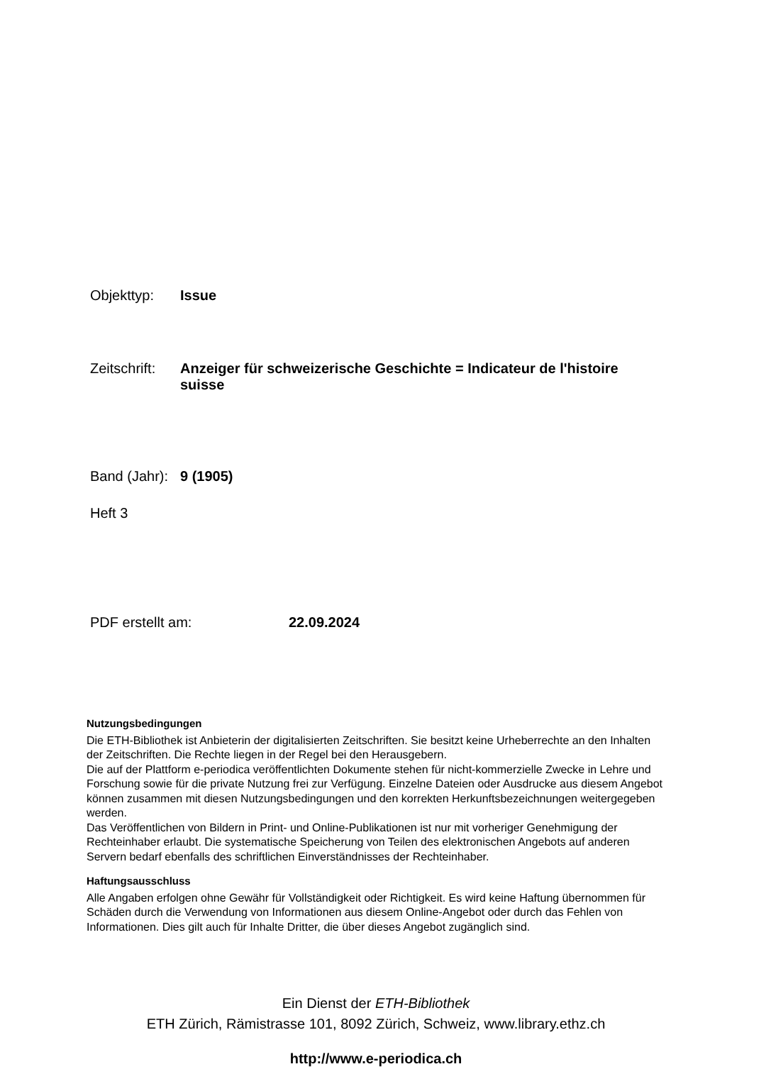Objekttyp: Issue
Zeitschrift:
Anzeiger für schweizerische Geschichte = Indicateur de l'histoire suisse
Band (Jahr):
9 (1905)
Heft 3
PDF erstellt am: 22.09.2024
Nutzungsbedingungen
Die ETH-Bibliothek ist Anbieterin der digitalisierten Zeitschriften. Sie besitzt keine Urheberrechte an den Inhalten der Zeitschriften. Die Rechte liegen in der Regel bei den Herausgebern.
Die auf der Plattform e-periodica veröffentlichten Dokumente stehen für nicht-kommerzielle Zwecke in Lehre und Forschung sowie für die private Nutzung frei zur Verfügung. Einzelne Dateien oder Ausdrucke aus diesem Angebot können zusammen mit diesen Nutzungsbedingungen und den korrekten Herkunftsbezeichnungen weitergegeben werden.
Das Veröffentlichen von Bildern in Print- und Online-Publikationen ist nur mit vorheriger Genehmigung der Rechteinhaber erlaubt. Die systematische Speicherung von Teilen des elektronischen Angebots auf anderen Servern bedarf ebenfalls des schriftlichen Einverständnisses der Rechteinhaber.
Haftungsausschluss
Alle Angaben erfolgen ohne Gewähr für Vollständigkeit oder Richtigkeit. Es wird keine Haftung übernommen für Schäden durch die Verwendung von Informationen aus diesem Online-Angebot oder durch das Fehlen von Informationen. Dies gilt auch für Inhalte Dritter, die über dieses Angebot zugänglich sind.
Ein Dienst der ETH-Bibliothek
ETH Zürich, Rämistrasse 101, 8092 Zürich, Schweiz, www.library.ethz.ch
http://www.e-periodica.ch